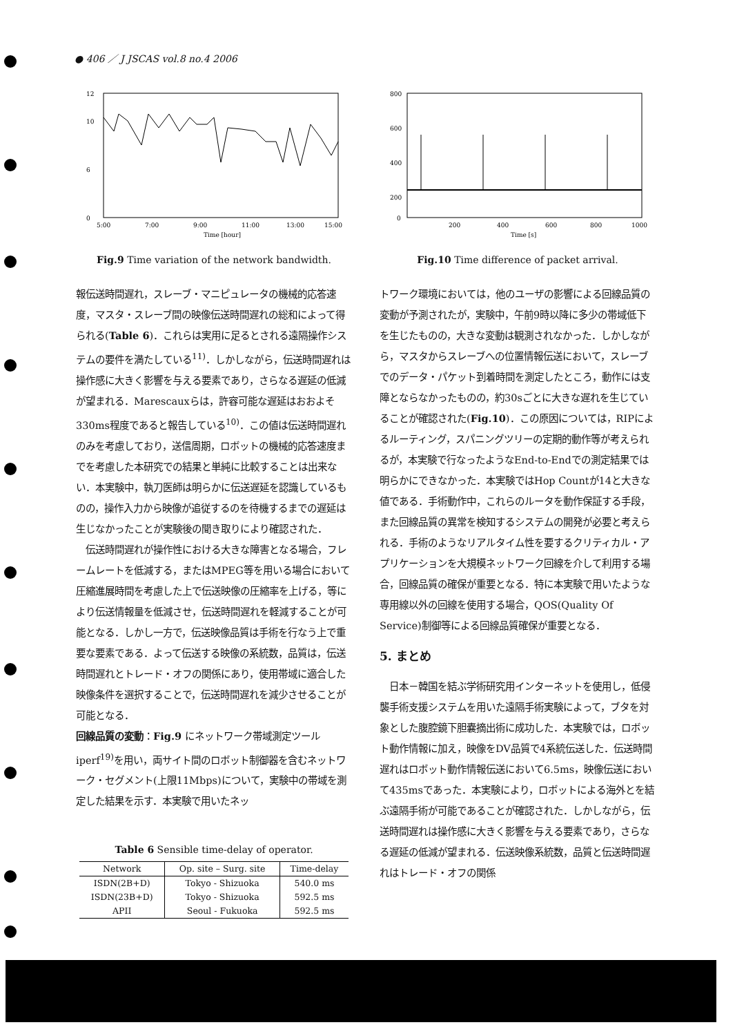● 406 ／ J JSCAS vol.8 no.4 2006
12
10
6
0
5:00
7:00
9:00
11:00
13:00
15:00
Time [hour]
Fig.9 Time variation of the network bandwidth.
報伝送時間遅れ，スレーブ・マニピュレータの機械的応答速度，マスタ・スレーブ間の映像伝送時間遅れの総和によって得られる(Table 6)．これらは実用に足るとされる遠隔操作システムの要件を満たしている<sup>11)</sup>．しかしながら，伝送時間遅れは操作感に大きく影響を与える要素であり，さらなる遅延の低減が望まれる．Marescauxらは，許容可能な遅延はおおよそ330ms程度であると報告している<sup>10)</sup>．この値は伝送時間遅れのみを考慮しており，送信周期，ロボットの機械的応答速度までを考慮した本研究での結果と単純に比較することは出来ない．本実験中，執刀医師は明らかに伝送遅延を認識しているものの，操作入力から映像が追従するのを待機するまでの遅延は生じなかったことが実験後の聞き取りにより確認された．
　伝送時間遅れが操作性における大きな障害となる場合，フレームレートを低減する，またはMPEG等を用いる場合において圧縮進展時間を考慮した上で伝送映像の圧縮率を上げる，等により伝送情報量を低減させ，伝送時間遅れを軽減することが可能となる．しかし一方で，伝送映像品質は手術を行なう上で重要な要素である．よって伝送する映像の系統数，品質は，伝送時間遅れとトレード・オフの関係にあり，使用帯域に適合した映像条件を選択することで，伝送時間遅れを減少させることが可能となる．
回線品質の変動：Fig.9 にネットワーク帯域測定ツールiperf<sup>19)</sup>を用い，両サイト間のロボット制御器を含むネットワーク・セグメント(上限11Mbps)について，実験中の帯域を測定した結果を示す．本実験で用いたネッ
Table 6 Sensible time-delay of operator.
| Network | Op. site – Surg. site | Time-delay |
| --- | --- | --- |
| ISDN(2B+D) | Tokyo - Shizuoka | 540.0 ms |
| ISDN(23B+D) | Tokyo - Shizuoka | 592.5 ms |
| APII | Seoul - Fukuoka | 592.5 ms |
800
600
400
200
0
200
400
600
800
1000
Time [s]
Fig.10 Time difference of packet arrival.
トワーク環境においては，他のユーザの影響による回線品質の変動が予測されたが，実験中，午前9時以降に多少の帯域低下を生じたものの，大きな変動は観測されなかった．しかしながら，マスタからスレーブへの位置情報伝送において，スレーブでのデータ・パケット到着時間を測定したところ，動作には支障とならなかったものの，約30sごとに大きな遅れを生じていることが確認された(Fig.10)．この原因については，RIPによるルーティング，スパニングツリーの定期的動作等が考えられるが，本実験で行なったようなEnd-to-Endでの測定結果では明らかにできなかった．本実験ではHop Countが14と大きな値である．手術動作中，これらのルータを動作保証する手段，また回線品質の異常を検知するシステムの開発が必要と考えられる．手術のようなリアルタイム性を要するクリティカル・アプリケーションを大規模ネットワーク回線を介して利用する場合，回線品質の確保が重要となる．特に本実験で用いたような専用線以外の回線を使用する場合，QOS(Quality Of Service)制御等による回線品質確保が重要となる．
5. まとめ
　日本－韓国を結ぶ学術研究用インターネットを使用し，低侵襲手術支援システムを用いた遠隔手術実験によって，ブタを対象とした腹腔鏡下胆嚢摘出術に成功した．本実験では，ロボット動作情報に加え，映像をDV品質で4系統伝送した．伝送時間遅れはロボット動作情報伝送において6.5ms，映像伝送において435msであった．本実験により，ロボットによる海外とを結ぶ遠隔手術が可能であることが確認された．しかしながら，伝送時間遅れは操作感に大きく影響を与える要素であり，さらなる遅延の低減が望まれる．伝送映像系統数，品質と伝送時間遅れはトレード・オフの関係